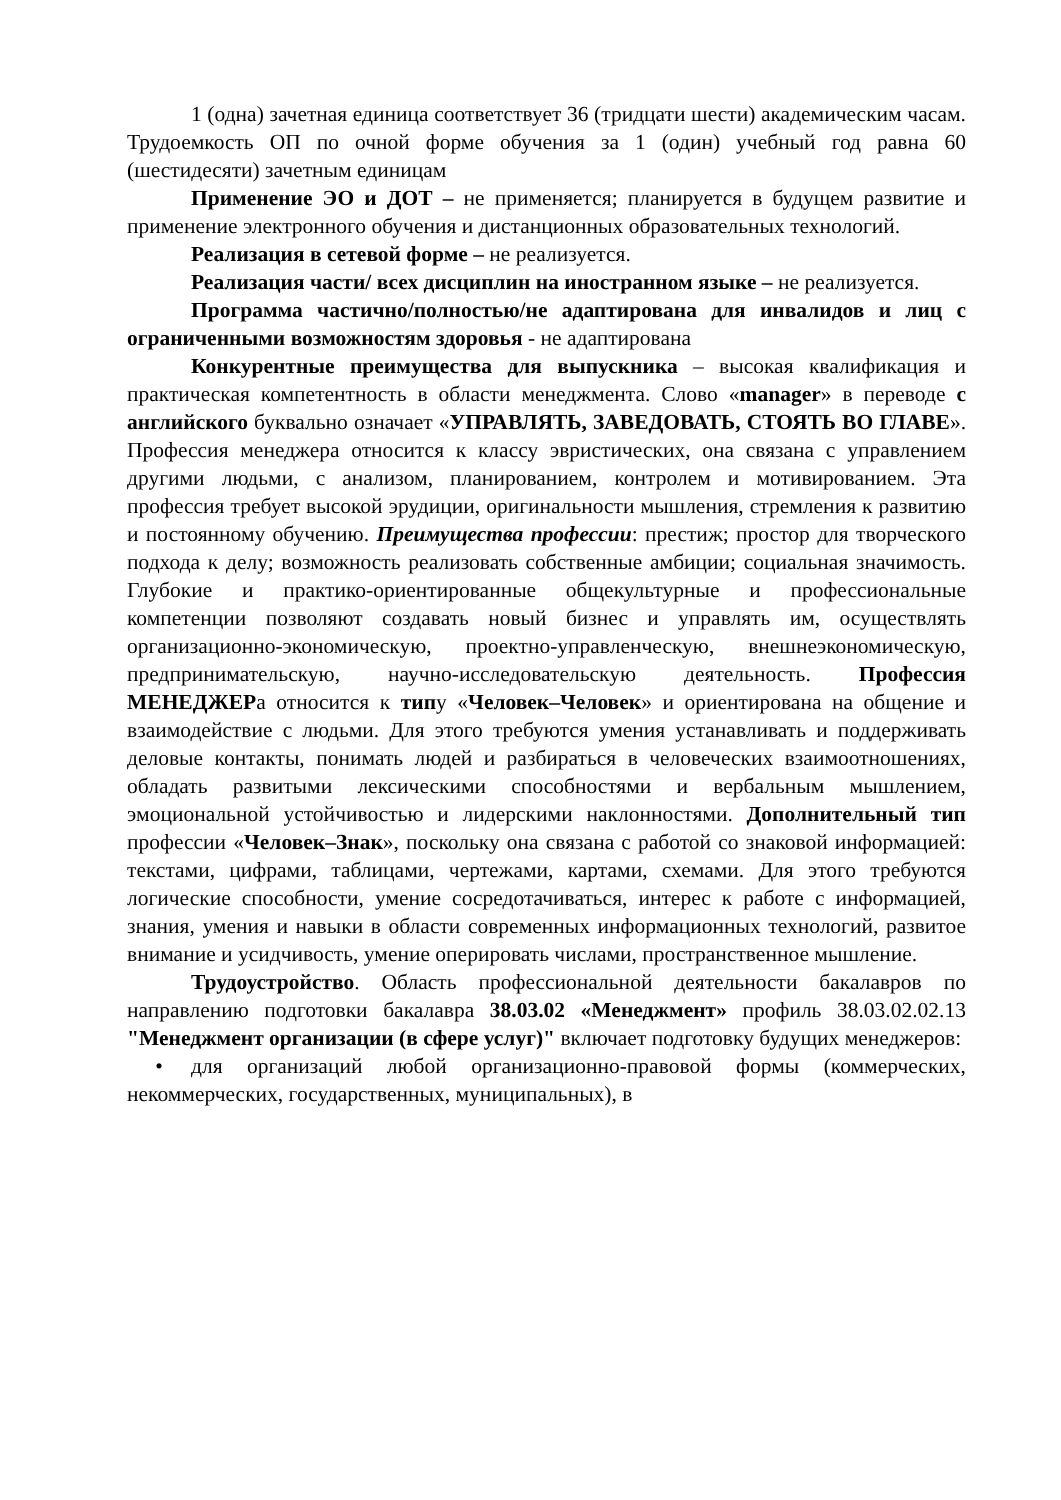1 (одна) зачетная единица соответствует 36 (тридцати шести) академическим часам. Трудоемкость ОП по очной форме обучения за 1 (один) учебный год равна 60 (шестидесяти) зачетным единицам
Применение ЭО и ДОТ – не применяется; планируется в будущем развитие и применение электронного обучения и дистанционных образовательных технологий.
Реализация в сетевой форме – не реализуется.
Реализация части/ всех дисциплин на иностранном языке – не реализуется.
Программа частично/полностью/не адаптирована для инвалидов и лиц с ограниченными возможностям здоровья - не адаптирована
Конкурентные преимущества для выпускника – высокая квалификация и практическая компетентность в области менеджмента. Слово «manager» в переводе с английского буквально означает «УПРАВЛЯТЬ, ЗАВЕДОВАТЬ, СТОЯТЬ ВО ГЛАВЕ». Профессия менеджера относится к классу эвристических, она связана с управлением другими людьми, с анализом, планированием, контролем и мотивированием. Эта профессия требует высокой эрудиции, оригинальности мышления, стремления к развитию и постоянному обучению. Преимущества профессии: престиж; простор для творческого подхода к делу; возможность реализовать собственные амбиции; социальная значимость. Глубокие и практико-ориентированные общекультурные и профессиональные компетенции позволяют создавать новый бизнес и управлять им, осуществлять организационно-экономическую, проектно-управленческую, внешнеэкономическую, предпринимательскую, научно-исследовательскую деятельность. Профессия МЕНЕДЖЕРа относится к типу «Человек–Человек» и ориентирована на общение и взаимодействие с людьми. Для этого требуются умения устанавливать и поддерживать деловые контакты, понимать людей и разбираться в человеческих взаимоотношениях, обладать развитыми лексическими способностями и вербальным мышлением, эмоциональной устойчивостью и лидерскими наклонностями. Дополнительный тип профессии «Человек–Знак», поскольку она связана с работой со знаковой информацией: текстами, цифрами, таблицами, чертежами, картами, схемами. Для этого требуются логические способности, умение сосредотачиваться, интерес к работе с информацией, знания, умения и навыки в области современных информационных технологий, развитое внимание и усидчивость, умение оперировать числами, пространственное мышление.
Трудоустройство. Область профессиональной деятельности бакалавров по направлению подготовки бакалавра 38.03.02 «Менеджмент» профиль 38.03.02.02.13 "Менеджмент организации (в сфере услуг)" включает подготовку будущих менеджеров:
• для организаций любой организационно-правовой формы (коммерческих, некоммерческих, государственных, муниципальных), в